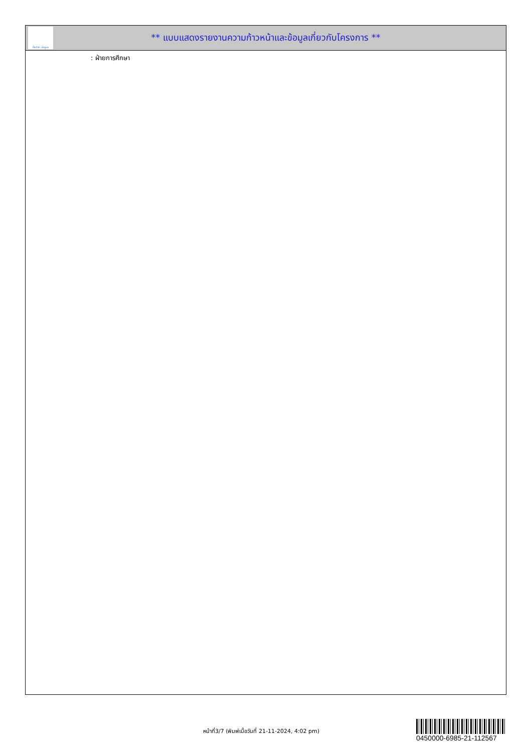ทั้งชีวิต..เราดูแล
** แบบแสดงรายงานความก้าวหน้าและข้อมูลเกี่ยวกับโครงการ **
: ฝ่ายการศึกษา
หน้าที่3/7 (พิมพ์เมื่อวันที่ 21-11-2024, 4:02 pm)
0450000-6985-21-112567